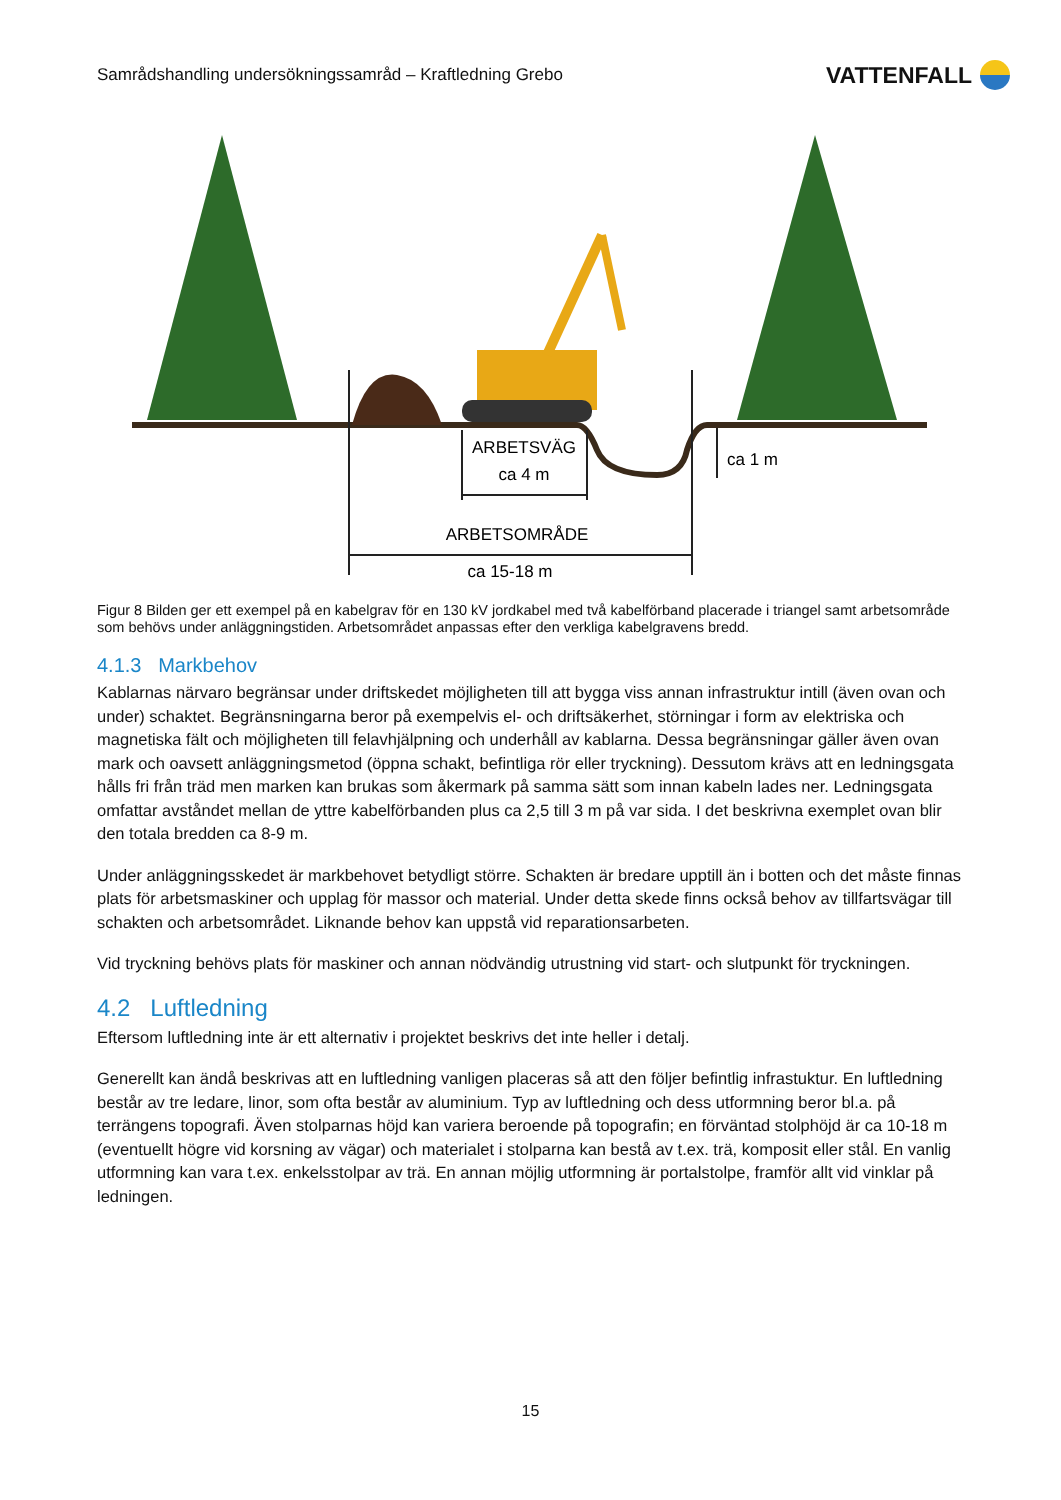Samrådshandling undersökningssamråd – Kraftledning Grebo VATTENFALL
ARBETSVÄG
ca 4 m
ca 1 m
ARBETSOMRÅDE
ca 15-18 m
Figur 8 Bilden ger ett exempel på en kabelgrav för en 130 kV jordkabel med två kabelförband placerade i triangel samt arbetsområde som behövs under anläggningstiden. Arbetsområdet anpassas efter den verkliga kabelgravens bredd.
4.1.3 Markbehov
Kablarnas närvaro begränsar under driftskedet möjligheten till att bygga viss annan infrastruktur intill (även ovan och under) schaktet. Begränsningarna beror på exempelvis el- och driftsäkerhet, störningar i form av elektriska och magnetiska fält och möjligheten till felavhjälpning och underhåll av kablarna. Dessa begränsningar gäller även ovan mark och oavsett anläggningsmetod (öppna schakt, befintliga rör eller tryckning). Dessutom krävs att en ledningsgata hålls fri från träd men marken kan brukas som åkermark på samma sätt som innan kabeln lades ner. Ledningsgata omfattar avståndet mellan de yttre kabelförbanden plus ca 2,5 till 3 m på var sida. I det beskrivna exemplet ovan blir den totala bredden ca 8-9 m.
Under anläggningsskedet är markbehovet betydligt större. Schakten är bredare upptill än i botten och det måste finnas plats för arbetsmaskiner och upplag för massor och material. Under detta skede finns också behov av tillfartsvägar till schakten och arbetsområdet. Liknande behov kan uppstå vid reparationsarbeten.
Vid tryckning behövs plats för maskiner och annan nödvändig utrustning vid start- och slutpunkt för tryckningen.
4.2 Luftledning
Eftersom luftledning inte är ett alternativ i projektet beskrivs det inte heller i detalj.
Generellt kan ändå beskrivas att en luftledning vanligen placeras så att den följer befintlig infrastuktur. En luftledning består av tre ledare, linor, som ofta består av aluminium. Typ av luftledning och dess utformning beror bl.a. på terrängens topografi. Även stolparnas höjd kan variera beroende på topografin; en förväntad stolphöjd är ca 10-18 m (eventuellt högre vid korsning av vägar) och materialet i stolparna kan bestå av t.ex. trä, komposit eller stål. En vanlig utformning kan vara t.ex. enkelsstolpar av trä. En annan möjlig utformning är portalstolpe, framför allt vid vinklar på ledningen.
15